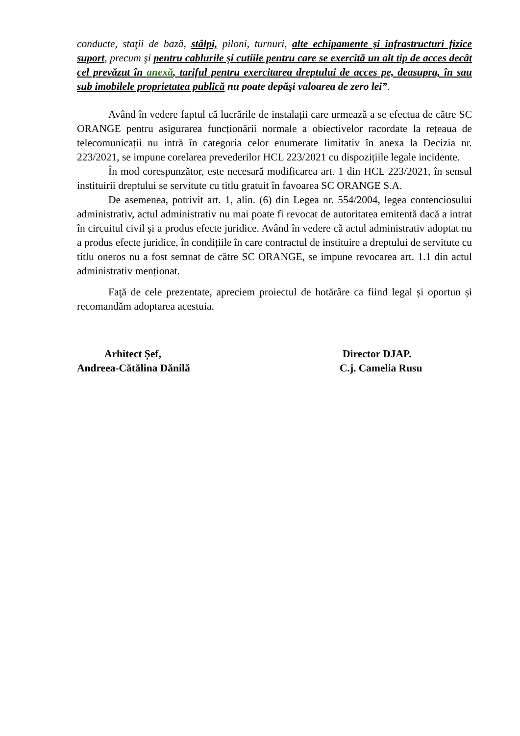conducte, staţii de bază, stâlpi, piloni, turnuri, alte echipamente şi infrastructuri fizice suport, precum şi pentru cablurile şi cutiile pentru care se exercită un alt tip de acces decât cel prevăzut în anexă, tariful pentru exercitarea dreptului de acces pe, deasupra, în sau sub imobilele proprietatea publică nu poate depăşi valoarea de zero lei”.
Având în vedere faptul că lucrările de instalații care urmează a se efectua de către SC ORANGE pentru asigurarea funcționării normale a obiectivelor racordate la rețeaua de telecomunicații nu intră în categoria celor enumerate limitativ în anexa la Decizia nr. 223/2021, se impune corelarea prevederilor HCL 223/2021 cu dispozițiile legale incidente.
În mod corespunzător, este necesară modificarea art. 1 din HCL 223/2021, în sensul instituirii dreptului se servitute cu titlu gratuit în favoarea SC ORANGE S.A.
De asemenea, potrivit art. 1, alin. (6) din Legea nr. 554/2004, legea contenciosului administrativ, actul administrativ nu mai poate fi revocat de autoritatea emitentă dacă a intrat în circuitul civil și a produs efecte juridice. Având în vedere că actul administrativ adoptat nu a produs efecte juridice, în condițiile în care contractul de instituire a dreptului de servitute cu titlu oneros nu a fost semnat de către SC ORANGE, se impune revocarea art. 1.1 din actul administrativ menționat.
Faţă de cele prezentate, apreciem proiectul de hotărâre ca fiind legal și oportun și recomandăm adoptarea acestuia.
Arhitect Șef,
Andreea-Cătălina Dănilă
Director DJAP.
C.j. Camelia Rusu